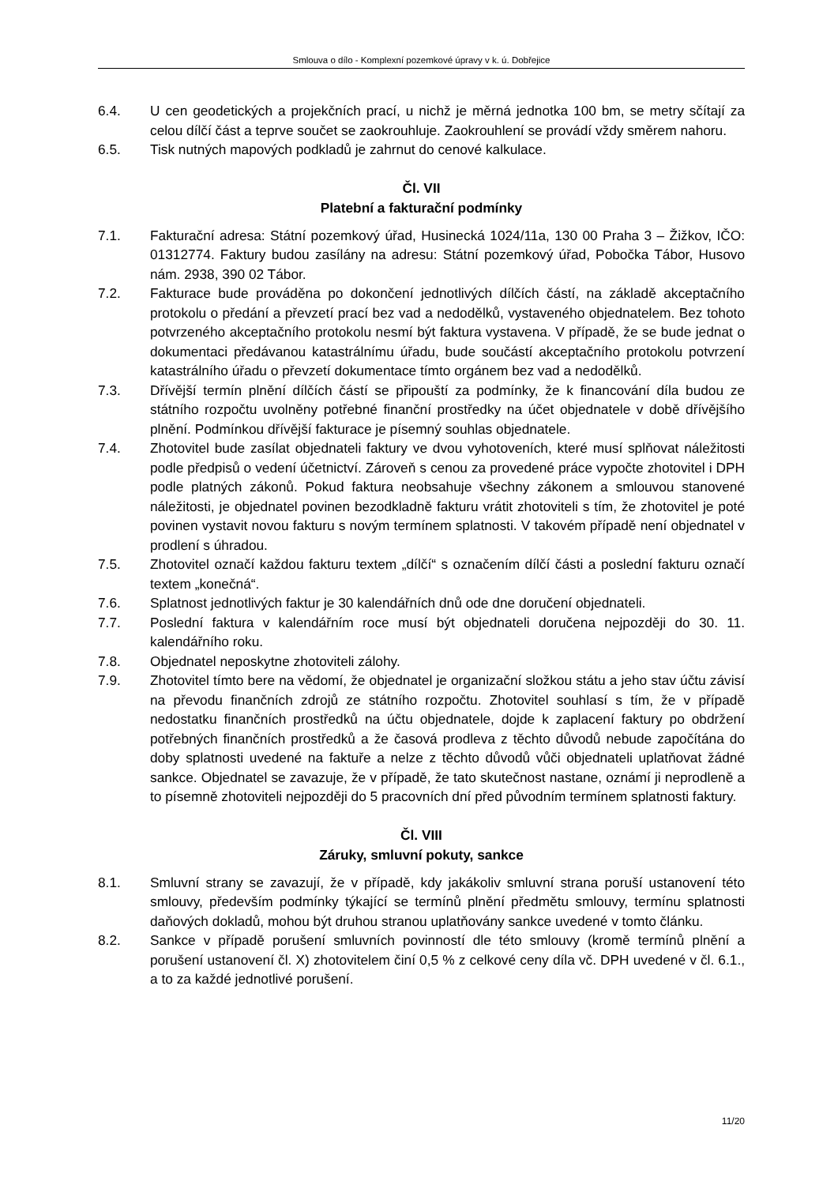Smlouva o dílo - Komplexní pozemkové úpravy v k. ú. Dobřejice
6.4. U cen geodetických a projekčních prací, u nichž je měrná jednotka 100 bm, se metry sčítají za celou dílčí část a teprve součet se zaokrouhluje. Zaokrouhlení se provádí vždy směrem nahoru.
6.5. Tisk nutných mapových podkladů je zahrnut do cenové kalkulace.
Čl. VII
Platební a fakturační podmínky
7.1. Fakturační adresa: Státní pozemkový úřad, Husinecká 1024/11a, 130 00 Praha 3 – Žižkov, IČO: 01312774. Faktury budou zasílány na adresu: Státní pozemkový úřad, Pobočka Tábor, Husovo nám. 2938, 390 02 Tábor.
7.2. Fakturace bude prováděna po dokončení jednotlivých dílčích částí, na základě akceptačního protokolu o předání a převzetí prací bez vad a nedodělků, vystaveného objednatelem. Bez tohoto potvrzeného akceptačního protokolu nesmí být faktura vystavena. V případě, že se bude jednat o dokumentaci předávanou katastrálnímu úřadu, bude součástí akceptačního protokolu potvrzení katastrálního úřadu o převzetí dokumentace tímto orgánem bez vad a nedodělků.
7.3. Dřívější termín plnění dílčích částí se připouští za podmínky, že k financování díla budou ze státního rozpočtu uvolněny potřebné finanční prostředky na účet objednatele v době dřívějšího plnění. Podmínkou dřívější fakturace je písemný souhlas objednatele.
7.4. Zhotovitel bude zasílat objednateli faktury ve dvou vyhotoveních, které musí splňovat náležitosti podle předpisů o vedení účetnictví. Zároveň s cenou za provedené práce vypočte zhotovitel i DPH podle platných zákonů. Pokud faktura neobsahuje všechny zákonem a smlouvou stanovené náležitosti, je objednatel povinen bezodkladně fakturu vrátit zhotoviteli s tím, že zhotovitel je poté povinen vystavit novou fakturu s novým termínem splatnosti. V takovém případě není objednatel v prodlení s úhradou.
7.5. Zhotovitel označí každou fakturu textem „dílčí“ s označením dílčí části a poslední fakturu označí textem „konečná“.
7.6. Splatnost jednotlivých faktur je 30 kalendářních dnů ode dne doručení objednateli.
7.7. Poslední faktura v kalendářním roce musí být objednateli doručena nejpozději do 30. 11. kalendářního roku.
7.8. Objednatel neposkytne zhotoviteli zálohy.
7.9. Zhotovitel tímto bere na vědomí, že objednatel je organizační složkou státu a jeho stav účtu závisí na převodu finančních zdrojů ze státního rozpočtu. Zhotovitel souhlasí s tím, že v případě nedostatku finančních prostředků na účtu objednatele, dojde k zaplacení faktury po obdržení potřebných finančních prostředků a že časová prodleva z těchto důvodů nebude započítána do doby splatnosti uvedené na faktuře a nelze z těchto důvodů vůči objednateli uplatňovat žádné sankce. Objednatel se zavazuje, že v případě, že tato skutečnost nastane, oznámí ji neprodleně a to písemně zhotoviteli nejpozději do 5 pracovních dní před původním termínem splatnosti faktury.
Čl. VIII
Záruky, smluvní pokuty, sankce
8.1. Smluvní strany se zavazují, že v případě, kdy jakákoliv smluvní strana poruší ustanovení této smlouvy, především podmínky týkající se termínů plnění předmětu smlouvy, termínu splatnosti daňových dokladů, mohou být druhou stranou uplatňovány sankce uvedené v tomto článku.
8.2. Sankce v případě porušení smluvních povinností dle této smlouvy (kromě termínů plnění a porušení ustanovení čl. X) zhotovitelem činí 0,5 % z celkové ceny díla vč. DPH uvedené v čl. 6.1., a to za každé jednotlivé porušení.
11/20